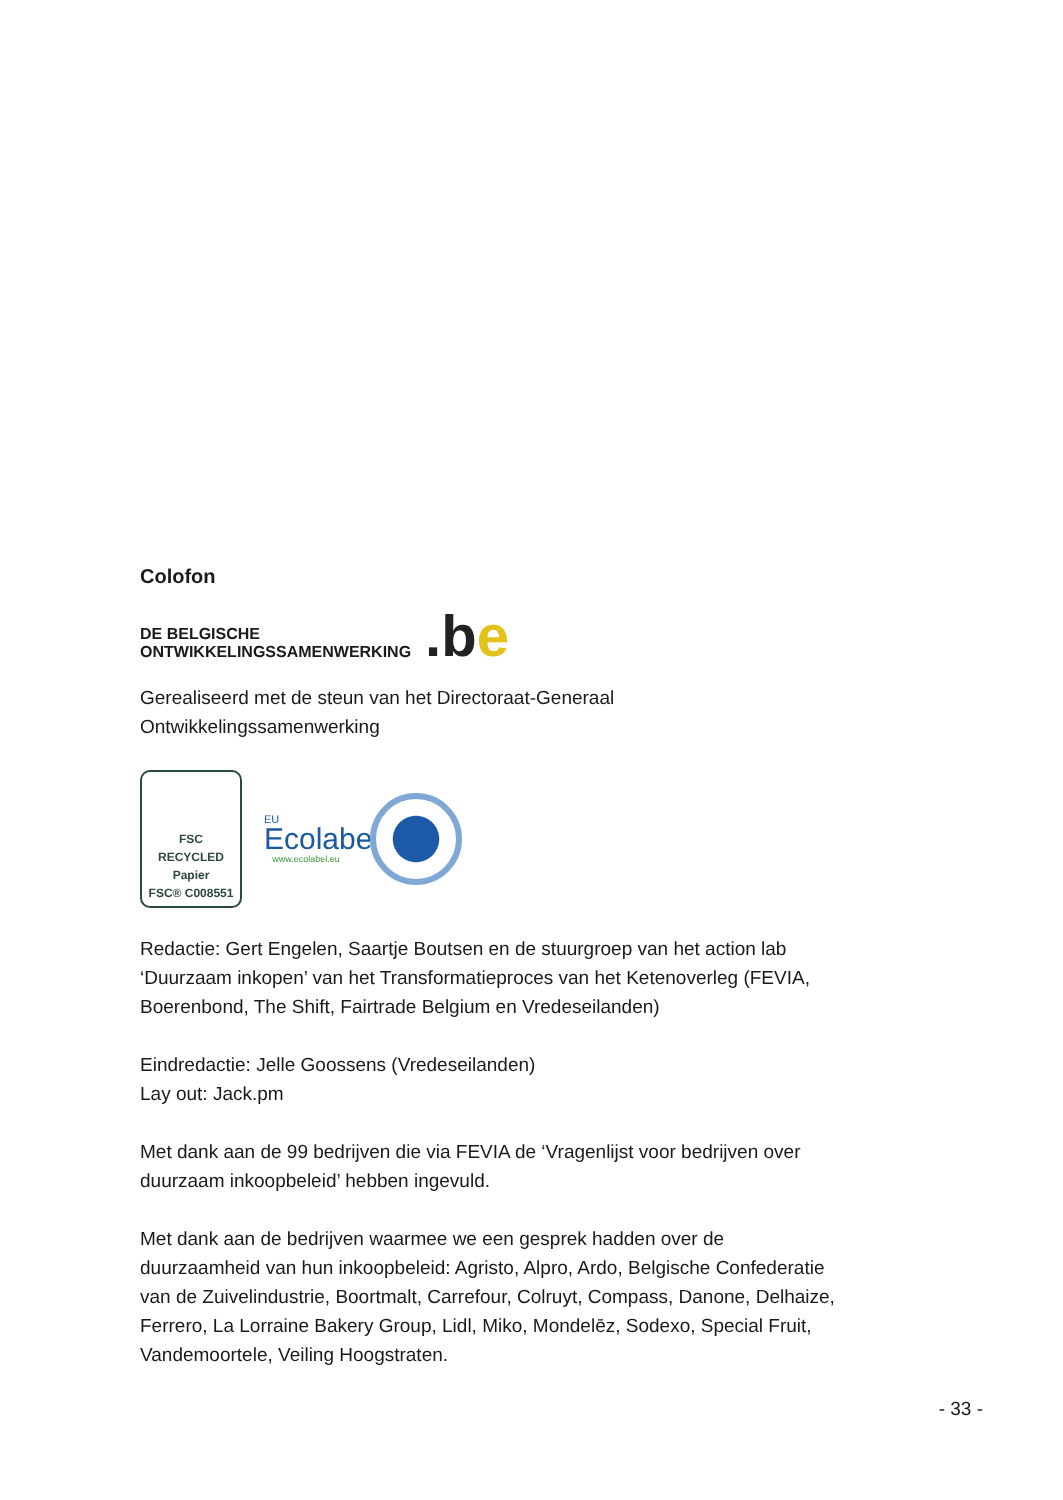Colofon
DE BELGISCHE
ONTWIKKELINGSSAMENWERKING
.be
Gerealiseerd met de steun van het Directoraat-Generaal
Ontwikkelingssamenwerking
FSC
RECYCLED
Papier
FSC® C008551
EU
Ecolabel
www.ecolabel.eu
Redactie: Gert Engelen, Saartje Boutsen en de stuurgroep van het action lab ‘Duurzaam inkopen’ van het Transformatieproces van het Ketenoverleg (FEVIA, Boerenbond, The Shift, Fairtrade Belgium en Vredeseilanden)
Eindredactie: Jelle Goossens (Vredeseilanden)
Lay out: Jack.pm
Met dank aan de 99 bedrijven die via FEVIA de ‘Vragenlijst voor bedrijven over duurzaam inkoopbeleid’ hebben ingevuld.
Met dank aan de bedrijven waarmee we een gesprek hadden over de duurzaamheid van hun inkoopbeleid: Agristo, Alpro, Ardo, Belgische Confederatie van de Zuivelindustrie, Boortmalt, Carrefour, Colruyt, Compass, Danone, Delhaize, Ferrero, La Lorraine Bakery Group, Lidl, Miko, Mondelēz, Sodexo, Special Fruit, Vandemoortele, Veiling Hoogstraten.
- 33 -